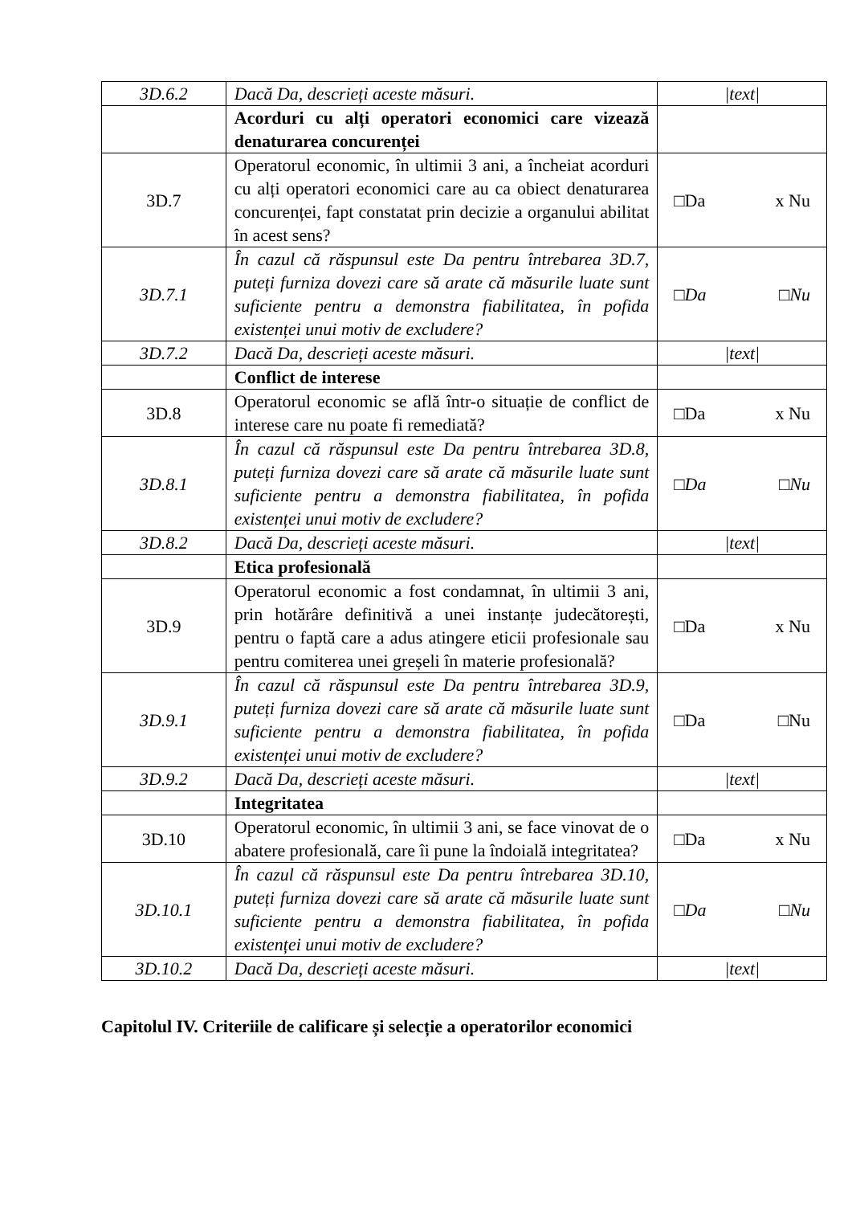| 3D.6.2 | Dacă Da, descrieți aceste măsuri. | /text/ |
| | Acorduri cu alți operatori economici care vizează denaturarea concurenței | |
| 3D.7 | Operatorul economic, în ultimii 3 ani, a încheiat acorduri cu alți operatori economici care au ca obiect denaturarea concurenței, fapt constatat prin decizie a organului abilitat în acest sens? | □Da x Nu |
| 3D.7.1 | În cazul că răspunsul este Da pentru întrebarea 3D.7, puteți furniza dovezi care să arate că măsurile luate sunt suficiente pentru a demonstra fiabilitatea, în pofida existenței unui motiv de excludere? | □Da □Nu |
| 3D.7.2 | Dacă Da, descrieți aceste măsuri. | /text/ |
| | Conflict de interese | |
| 3D.8 | Operatorul economic se află într-o situație de conflict de interese care nu poate fi remediată? | □Da x Nu |
| 3D.8.1 | În cazul că răspunsul este Da pentru întrebarea 3D.8, puteți furniza dovezi care să arate că măsurile luate sunt suficiente pentru a demonstra fiabilitatea, în pofida existenței unui motiv de excludere? | □Da □Nu |
| 3D.8.2 | Dacă Da, descrieți aceste măsuri. | /text/ |
| | Etica profesională | |
| 3D.9 | Operatorul economic a fost condamnat, în ultimii 3 ani, prin hotărâre definitivă a unei instanțe judecătorești, pentru o faptă care a adus atingere eticii profesionale sau pentru comiterea unei greșeli în materie profesională? | □Da x Nu |
| 3D.9.1 | În cazul că răspunsul este Da pentru întrebarea 3D.9, puteți furniza dovezi care să arate că măsurile luate sunt suficiente pentru a demonstra fiabilitatea, în pofida existenței unui motiv de excludere? | □Da □Nu |
| 3D.9.2 | Dacă Da, descrieți aceste măsuri. | /text/ |
| | Integritatea | |
| 3D.10 | Operatorul economic, în ultimii 3 ani, se face vinovat de o abatere profesională, care îi pune la îndoială integritatea? | □Da x Nu |
| 3D.10.1 | În cazul că răspunsul este Da pentru întrebarea 3D.10, puteți furniza dovezi care să arate că măsurile luate sunt suficiente pentru a demonstra fiabilitatea, în pofida existenței unui motiv de excludere? | □Da □Nu |
| 3D.10.2 | Dacă Da, descrieți aceste măsuri. | /text/ |
Capitolul IV. Criteriile de calificare și selecție a operatorilor economici